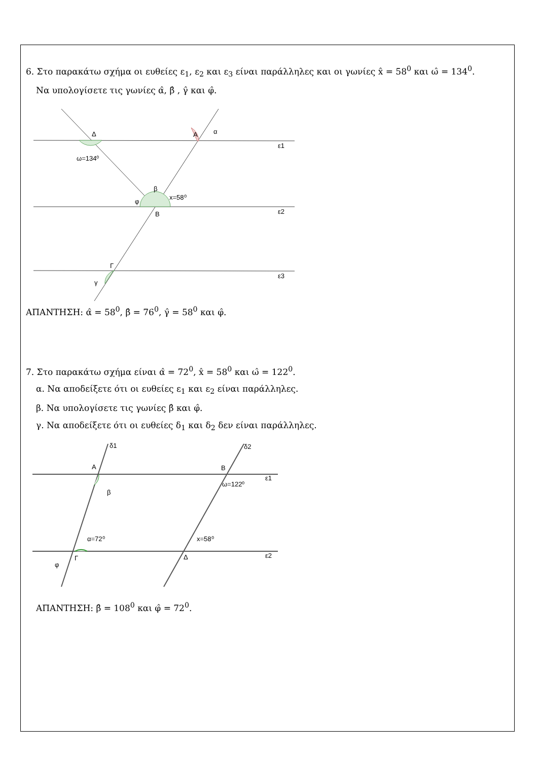6. Στο παρακάτω σχήμα οι ευθείες ε<sub>1</sub>, ε<sub>2</sub> και ε<sub>3</sub> είναι παράλληλες και οι γωνίες x̂ = 58<sup>0</sup> και ω̂ = 134<sup>0</sup>.
Να υπολογίσετε τις γωνίες α̂, β̂ , γ̂ και φ̂.
Δ
Α
α
ε1
ω=134⁰
β
x=58⁰
φ
Β
ε2
Γ
γ
ε3
ΑΠΑΝΤΗΣΗ: α̂ = 58<sup>0</sup>, β̂ = 76<sup>0</sup>, γ̂ = 58<sup>0</sup> και φ̂.
7. Στο παρακάτω σχήμα είναι α̂ = 72<sup>0</sup>, x̂ = 58<sup>0</sup> και ω̂ = 122<sup>0</sup>.
α. Να αποδείξετε ότι οι ευθείες ε<sub>1</sub> και ε<sub>2</sub> είναι παράλληλες.
β. Να υπολογίσετε τις γωνίες β̂ και φ̂.
γ. Να αποδείξετε ότι οι ευθείες δ<sub>1</sub> και δ<sub>2</sub> δεν είναι παράλληλες.
δ1
δ2
Α
Β
ε1
β
ω=122⁰
α=72⁰
x=58⁰
φ
Γ
Δ
ε2
ΑΠΑΝΤΗΣΗ: β̂ = 108<sup>0</sup> και φ̂ = 72<sup>0</sup>.